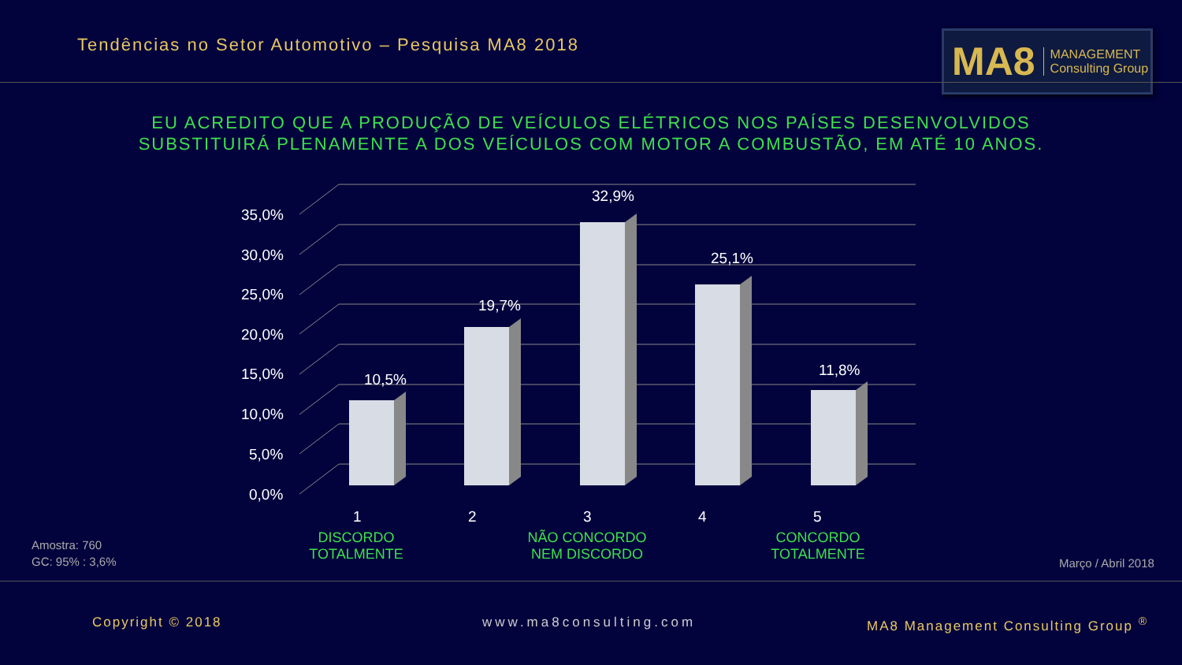Tendências no Setor Automotivo – Pesquisa MA8 2018
MA8 MANAGEMENT
Consulting Group
EU ACREDITO QUE A PRODUÇÃO DE VEÍCULOS ELÉTRICOS NOS PAÍSES DESENVOLVIDOS
SUBSTITUIRÁ PLENAMENTE A DOS VEÍCULOS COM MOTOR A COMBUSTÃO, EM ATÉ 10 ANOS.
35,0%
30,0%
25,0%
20,0%
15,0%
10,0%
5,0%
0,0%
10,5%
19,7%
32,9%
25,1%
11,8%
1 2 3 4 5
DISCORDO
TOTALMENTE
NÃO CONCORDO
NEM DISCORDO
CONCORDO
TOTALMENTE
Amostra: 760
GC: 95% : 3,6%
Março / Abril 2018
Copyright © 2018 www.ma8consulting.com
MA8 Management Consulting Group <sup>®</sup>